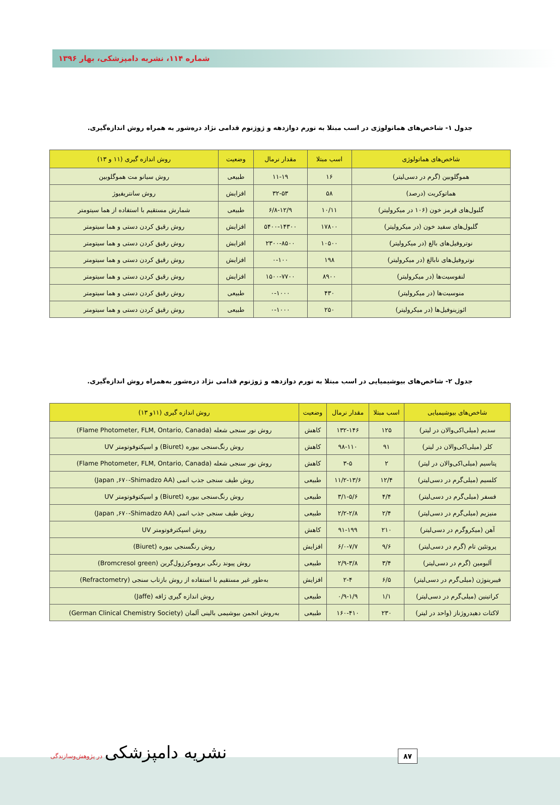شماره ۱۱۴، نشریه دامپزشکی، بهار ۱۳۹۶
جدول ۱- شاخص‌های هماتولوژی در اسب مبتلا به تورم دوازدهه و ژوژنوم قدامی نژاد دره‌شور به همراه روش اندازه‌گیری.
| شاخص‌های هماتولوژی | اسب مبتلا | مقدار نرمال | وضعیت | روش اندازه گیری (۱۱ و ۱۳) |
| --- | --- | --- | --- | --- |
| هموگلوبین (گرم در دسی‌لیتر) | ۱۶ | ۱۱-۱۹ | طبیعی | روش سیانو مت هموگلوبین |
| هماتوکریت (درصد) | ۵۸ | ۳۲-۵۳ | افزایش | روش سانتریفیوژ |
| گلبول‌های قرمز خون (۱۰۶ در میکرولیتر) | ۱۰/۱۱ | ۶/۸-۱۲/۹ | طبیعی | شمارش مستقیم با استفاده از هما سیتومتر |
| گلبول‌های سفید خون (در میکرولیتر) | ۱۷۸۰۰ | ۵۴۰۰-۱۴۳۰۰ | افزایش | روش رقیق کردن دستی و هما سیتومتر |
| نوتروفیل‌های بالغ (در میکرولیتر) | ۱۰۵۰۰ | ۲۳۰۰-۸۵۰۰ | افزایش | روش رقیق کردن دستی و هما سیتومتر |
| نوتروفیل‌های نابالغ (در میکرولیتر) | ۱۹۸ | ۰-۱۰۰ | افزایش | روش رقیق کردن دستی و هما سیتومتر |
| لنفوسیت‌ها (در میکرولیتر) | ۸۹۰۰ | ۱۵۰۰-۷۷۰۰ | افزایش | روش رقیق کردن دستی و هما سیتومتر |
| منوسیت‌ها (در میکرولیتر) | ۴۳۰ | ۰-۱۰۰۰ | طبیعی | روش رقیق کردن دستی و هما سیتومتر |
| ائوزینوفیل‌ها (در میکرولیتر) | ۲۵۰ | ۰-۱۰۰۰ | طبیعی | روش رقیق کردن دستی و هما سیتومتر |
جدول ۲- شاخص‌های بیوشیمیایی در اسب مبتلا به تورم دوازدهه و ژوژنوم قدامی نژاد دره‌شور به‌همراه روش اندازه‌گیری.
| شاخص‌های بیوشیمیایی | اسب مبتلا | مقدار نرمال | وضعیت | روش اندازه گیری (۱۱و ۱۳) |
| --- | --- | --- | --- | --- |
| سدیم (میلی‌اکی‌والان در لیتر) | ۱۲۵ | ۱۳۲-۱۴۶ | کاهش | روش نور سنجی شعله (Flame Photometer, FLM, Ontario, Canada) |
| کلر (میلی‌اکی‌والان در لیتر) | ۹۱ | ۹۸-۱۱۰ | کاهش | روش رنگ‌سنجی بیوره (Biuret) و اسپکتوفوتومتر UV |
| پتاسیم (میلی‌اکی‌والان در لیتر) | ۲ | ۳-۵ | کاهش | روش نور سنجی شعله (Flame Photometer, FLM, Ontario, Canada) |
| کلسیم (میلی‌گرم در دسی‌لیتر) | ۱۲/۴ | ۱۱/۲-۱۳/۶ | طبیعی | روش طیف سنجی جذب اتمی (Japan ,۶۷۰-Shimadzo AA) |
| فسفر (میلی‌گرم در دسی‌لیتر) | ۴/۴ | ۳/۱-۵/۶ | طبیعی | روش رنگ‌سنجی بیوره (Biuret) و اسپکتوفوتومتر UV |
| منیزیم (میلی‌گرم در دسی‌لیتر) | ۲/۴ | ۲/۲-۲/۸ | طبیعی | روش طیف سنجی جذب اتمی (Japan ,۶۷۰-Shimadzo AA) |
| آهن (میکروگرم در دسی‌لیتر) | ۲۱۰ | ۹۱-۱۹۹ | کاهش | روش اسپکترفوتومتر UV |
| پروتئین تام (گرم در دسی‌لیتر) | ۹/۶ | ۶/۰-۷/۷ | افزایش | روش رنگسنجی بیوره (Biuret) |
| آلبومین (گرم در دسی‌لیتر) | ۳/۴ | ۲/۹-۳/۸ | طبیعی | روش پیوند رنگی بروموکرزول‌گرین (Bromcresol green) |
| فیبرینوژن (میلی‌گرم در دسی‌لیتر) | ۶/۵ | ۲-۴ | افزایش | به‌طور غیر مستقیم با استفاده از روش بازتاب سنجی (Refractometry) |
| کراتینین (میلی‌گرم در دسی‌لیتر) | ۱/۱ | ۰/۹-۱/۹ | طبیعی | روش اندازه گیری ژافه (Jaffe) |
| لاکتات دهیدروژناز (واحد در لیتر) | ۲۳۰ | ۱۶۰-۴۱۰ | طبیعی | به‌روش انجمن بیوشیمی بالینی آلمان (German Clinical Chemistry Society) |
نشریه دامپزشکی در پژوهش‌وسازندگی
۸۷